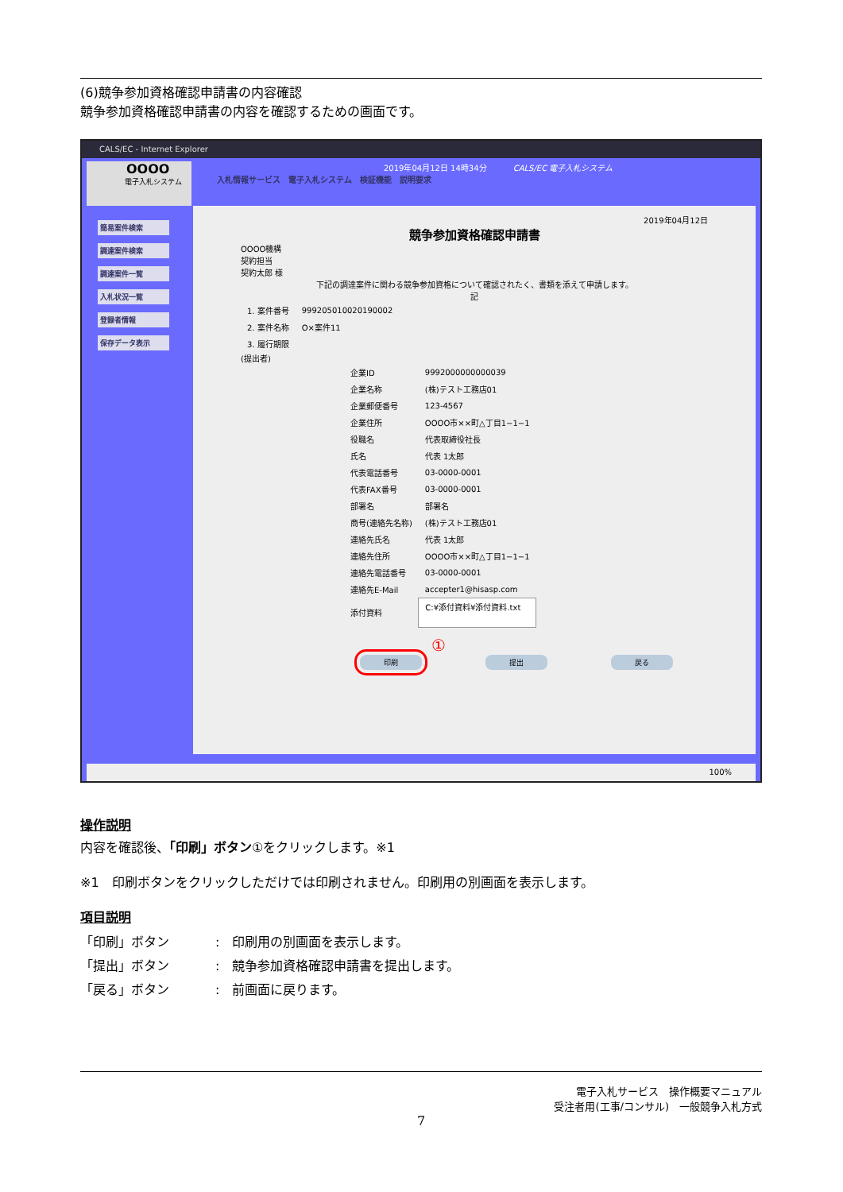(6)競争参加資格確認申請書の内容確認
競争参加資格確認申請書の内容を確認するための画面です。
CALS/EC - Internet Explorer
OOOO
電子入札システム
2019年04月12日 14時34分 CALS/EC 電子入札システム
入札情報サービス　電子入札システム　検証機能　説明要求
簡易案件検索
調達案件検索
調達案件一覧
入札状況一覧
登録者情報
保存データ表示
2019年04月12日
競争参加資格確認申請書
OOOO機構
契約担当
契約太郎 様
下記の調達案件に関わる競争参加資格について確認されたく、書類を添えて申請します。
記
| 1. 案件番号 | 999205010020190002 |
| 2. 案件名称 | O×案件11 |
| 3. 履行期限 | |
(提出者)
| 企業ID | 9992000000000039 |
| 企業名称 | (株)テスト工務店01 |
| 企業郵便番号 | 123-4567 |
| 企業住所 | OOOO市××町△丁目1−1−1 |
| 役職名 | 代表取締役社長 |
| 氏名 | 代表 1太郎 |
| 代表電話番号 | 03-0000-0001 |
| 代表FAX番号 | 03-0000-0001 |
| 部署名 | 部署名 |
| 商号(連絡先名称) | (株)テスト工務店01 |
| 連絡先氏名 | 代表 1太郎 |
| 連絡先住所 | OOOO市××町△丁目1−1−1 |
| 連絡先電話番号 | 03-0000-0001 |
| 連絡先E-Mail | accepter1@hisasp.com |
| 添付資料 | C:¥添付資料¥添付資料.txt |
①
印刷 提出 戻る
100%
操作説明
内容を確認後、「印刷」ボタン①をクリックします。※1
※1　印刷ボタンをクリックしただけでは印刷されません。印刷用の別画面を表示します。
項目説明
| 「印刷」ボタン | : 印刷用の別画面を表示します。 |
| 「提出」ボタン | : 競争参加資格確認申請書を提出します。 |
| 「戻る」ボタン | : 前画面に戻ります。 |
電子入札サービス　操作概要マニュアル
受注者用(工事/コンサル)　一般競争入札方式
7